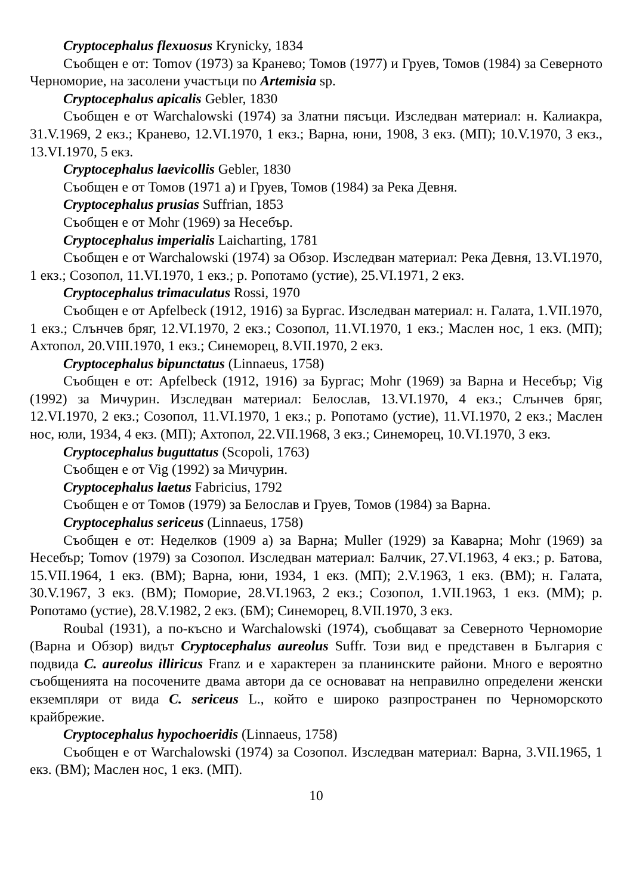Cryptocephalus flexuosus Krynicky, 1834
Съобщен е от: Tomov (1973) за Кранево; Томов (1977) и Груев, Томов (1984) за Северното Черноморие, на засолени участъци по Artemisia sp.
Cryptocephalus apicalis Gebler, 1830
Съобщен е от Warchalowski (1974) за Златни пясъци. Изследван материал: н. Калиакра, 31.V.1969, 2 екз.; Кранево, 12.VI.1970, 1 екз.; Варна, юни, 1908, 3 екз. (МП); 10.V.1970, 3 екз., 13.VI.1970, 5 екз.
Cryptocephalus laevicollis Gebler, 1830
Съобщен е от Томов (1971 а) и Груев, Томов (1984) за Река Девня.
Cryptocephalus prusias Suffrian, 1853
Съобщен е от Mohr (1969) за Несебър.
Cryptocephalus imperialis Laicharting, 1781
Съобщен е от Warchalowski (1974) за Обзор. Изследван материал: Река Девня, 13.VI.1970, 1 екз.; Созопол, 11.VI.1970, 1 екз.; р. Ропотамо (устие), 25.VI.1971, 2 екз.
Cryptocephalus trimaculatus Rossi, 1970
Съобщен е от Apfelbeck (1912, 1916) за Бургас. Изследван материал: н. Галата, 1.VII.1970, 1 екз.; Слънчев бряг, 12.VI.1970, 2 екз.; Созопол, 11.VI.1970, 1 екз.; Маслен нос, 1 екз. (МП); Ахтопол, 20.VIII.1970, 1 екз.; Синеморец, 8.VII.1970, 2 екз.
Cryptocephalus bipunctatus (Linnaeus, 1758)
Съобщен е от: Apfelbeck (1912, 1916) за Бургас; Mohr (1969) за Варна и Несебър; Vig (1992) за Мичурин. Изследван материал: Белослав, 13.VI.1970, 4 екз.; Слънчев бряг, 12.VI.1970, 2 екз.; Созопол, 11.VI.1970, 1 екз.; р. Ропотамо (устие), 11.VI.1970, 2 екз.; Маслен нос, юли, 1934, 4 екз. (МП); Ахтопол, 22.VII.1968, 3 екз.; Синеморец, 10.VI.1970, 3 екз.
Cryptocephalus buguttatus (Scopoli, 1763)
Съобщен е от Vig (1992) за Мичурин.
Cryptocephalus laetus Fabricius, 1792
Съобщен е от Томов (1979) за Белослав и Груев, Томов (1984) за Варна.
Cryptocephalus sericeus (Linnaeus, 1758)
Съобщен е от: Неделков (1909 а) за Варна; Muller (1929) за Каварна; Mohr (1969) за Несебър; Tomov (1979) за Созопол. Изследван материал: Балчик, 27.VI.1963, 4 екз.; р. Батова, 15.VII.1964, 1 екз. (ВМ); Варна, юни, 1934, 1 екз. (МП); 2.V.1963, 1 екз. (ВМ); н. Галата, 30.V.1967, 3 екз. (ВМ); Поморие, 28.VI.1963, 2 екз.; Созопол, 1.VII.1963, 1 екз. (ММ); р. Ропотамо (устие), 28.V.1982, 2 екз. (БМ); Синеморец, 8.VII.1970, 3 екз.
Roubal (1931), а по-късно и Warchalowski (1974), съобщават за Северното Черноморие (Варна и Обзор) видът Cryptocephalus aureolus Suffr. Този вид е представен в България с подвида C. aureolus illiricus Franz и е характерен за планинските райони. Много е вероятно съобщенията на посочените двама автори да се основават на неправилно определени женски екземпляри от вида C. sericeus L., който е широко разпространен по Черноморското крайбрежие.
Cryptocephalus hypochoeridis (Linnaeus, 1758)
Съобщен е от Warchalowski (1974) за Созопол. Изследван материал: Варна, 3.VII.1965, 1 екз. (ВМ); Маслен нос, 1 екз. (МП).
10